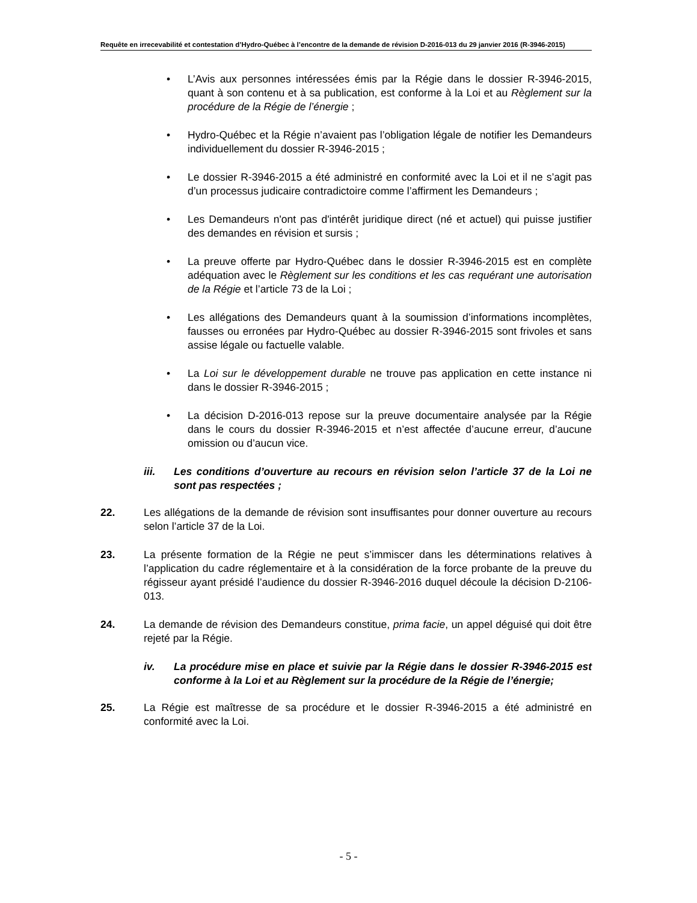Requête en irrecevabilité et contestation d’Hydro-Québec à l’encontre de la demande de révision D-2016-013 du 29 janvier 2016 (R-3946-2015)
• L’Avis aux personnes intéressées émis par la Régie dans le dossier R-3946-2015, quant à son contenu et à sa publication, est conforme à la Loi et au Règlement sur la procédure de la Régie de l’énergie ;
• Hydro-Québec et la Régie n’avaient pas l’obligation légale de notifier les Demandeurs individuellement du dossier R-3946-2015 ;
• Le dossier R-3946-2015 a été administré en conformité avec la Loi et il ne s’agit pas d’un processus judicaire contradictoire comme l’affirment les Demandeurs ;
• Les Demandeurs n'ont pas d'intérêt juridique direct (né et actuel) qui puisse justifier des demandes en révision et sursis ;
• La preuve offerte par Hydro-Québec dans le dossier R-3946-2015 est en complète adéquation avec le Règlement sur les conditions et les cas requérant une autorisation de la Régie et l’article 73 de la Loi ;
• Les allégations des Demandeurs quant à la soumission d’informations incomplètes, fausses ou erronées par Hydro-Québec au dossier R-3946-2015 sont frivoles et sans assise légale ou factuelle valable.
• La Loi sur le développement durable ne trouve pas application en cette instance ni dans le dossier R-3946-2015 ;
• La décision D-2016-013 repose sur la preuve documentaire analysée par la Régie dans le cours du dossier R-3946-2015 et n’est affectée d’aucune erreur, d’aucune omission ou d’aucun vice.
iii. Les conditions d’ouverture au recours en révision selon l’article 37 de la Loi ne sont pas respectées ;
22. Les allégations de la demande de révision sont insuffisantes pour donner ouverture au recours selon l’article 37 de la Loi.
23. La présente formation de la Régie ne peut s’immiscer dans les déterminations relatives à l’application du cadre réglementaire et à la considération de la force probante de la preuve du régisseur ayant présidé l’audience du dossier R-3946-2016 duquel découle la décision D-2106-013.
24. La demande de révision des Demandeurs constitue, prima facie, un appel déguisé qui doit être rejeté par la Régie.
iv. La procédure mise en place et suivie par la Régie dans le dossier R-3946-2015 est conforme à la Loi et au Règlement sur la procédure de la Régie de l’énergie;
25. La Régie est maîtresse de sa procédure et le dossier R-3946-2015 a été administré en conformité avec la Loi.
- 5 -